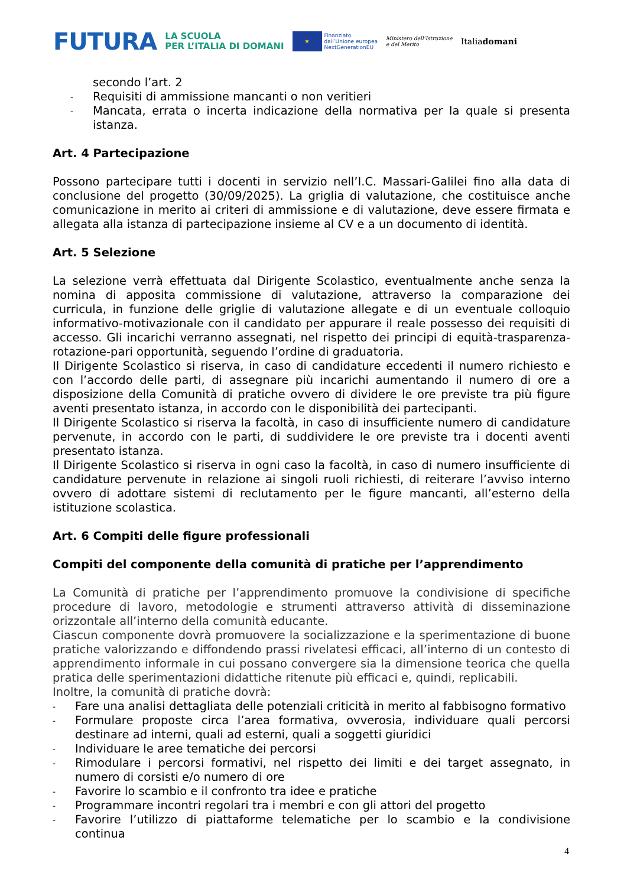FUTURA LA SCUOLA
PER L’ITALIA DI DOMANI ★ Finanziato
dall’Unione europea
NextGenerationEU Ministero dell’Istruzione
e del Merito Italiadomani
secondo l’art. 2
- Requisiti di ammissione mancanti o non veritieri
- Mancata, errata o incerta indicazione della normativa per la quale si presenta istanza.
Art. 4 Partecipazione
Possono partecipare tutti i docenti in servizio nell’I.C. Massari-Galilei fino alla data di conclusione del progetto (30/09/2025). La griglia di valutazione, che costituisce anche comunicazione in merito ai criteri di ammissione e di valutazione, deve essere firmata e allegata alla istanza di partecipazione insieme al CV e a un documento di identità.
Art. 5 Selezione
La selezione verrà effettuata dal Dirigente Scolastico, eventualmente anche senza la nomina di apposita commissione di valutazione, attraverso la comparazione dei curricula, in funzione delle griglie di valutazione allegate e di un eventuale colloquio informativo-motivazionale con il candidato per appurare il reale possesso dei requisiti di accesso. Gli incarichi verranno assegnati, nel rispetto dei principi di equità-trasparenza-rotazione-pari opportunità, seguendo l’ordine di graduatoria.
Il Dirigente Scolastico si riserva, in caso di candidature eccedenti il numero richiesto e con l’accordo delle parti, di assegnare più incarichi aumentando il numero di ore a disposizione della Comunità di pratiche ovvero di dividere le ore previste tra più figure aventi presentato istanza, in accordo con le disponibilità dei partecipanti.
Il Dirigente Scolastico si riserva la facoltà, in caso di insufficiente numero di candidature pervenute, in accordo con le parti, di suddividere le ore previste tra i docenti aventi presentato istanza.
Il Dirigente Scolastico si riserva in ogni caso la facoltà, in caso di numero insufficiente di candidature pervenute in relazione ai singoli ruoli richiesti, di reiterare l’avviso interno ovvero di adottare sistemi di reclutamento per le figure mancanti, all’esterno della istituzione scolastica.
Art. 6 Compiti delle figure professionali
Compiti del componente della comunità di pratiche per l’apprendimento
La Comunità di pratiche per l’apprendimento promuove la condivisione di specifiche procedure di lavoro, metodologie e strumenti attraverso attività di disseminazione orizzontale all’interno della comunità educante.
Ciascun componente dovrà promuovere la socializzazione e la sperimentazione di buone pratiche valorizzando e diffondendo prassi rivelatesi efficaci, all’interno di un contesto di apprendimento informale in cui possano convergere sia la dimensione teorica che quella pratica delle sperimentazioni didattiche ritenute più efficaci e, quindi, replicabili.
Inoltre, la comunità di pratiche dovrà:
- Fare una analisi dettagliata delle potenziali criticità in merito al fabbisogno formativo
- Formulare proposte circa l’area formativa, ovverosia, individuare quali percorsi destinare ad interni, quali ad esterni, quali a soggetti giuridici
- Individuare le aree tematiche dei percorsi
- Rimodulare i percorsi formativi, nel rispetto dei limiti e dei target assegnato, in numero di corsisti e/o numero di ore
- Favorire lo scambio e il confronto tra idee e pratiche
- Programmare incontri regolari tra i membri e con gli attori del progetto
- Favorire l’utilizzo di piattaforme telematiche per lo scambio e la condivisione continua
4